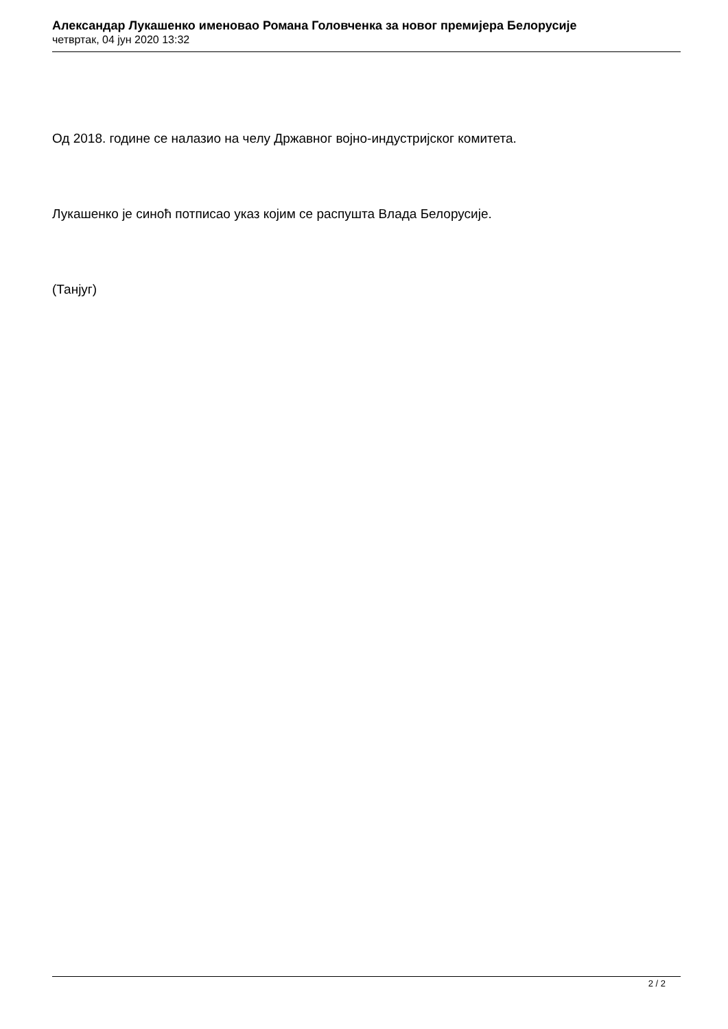Александар Лукашенко именовао Романа Головченка за новог премијера Белорусије
четвртак, 04 јун 2020 13:32
Од 2018. године се налазио на челу Државног војно-индустријског комитета.
Лукашенко је синоћ потписао указ којим се распушта Влада Белорусије.
(Танјуг)
2 / 2